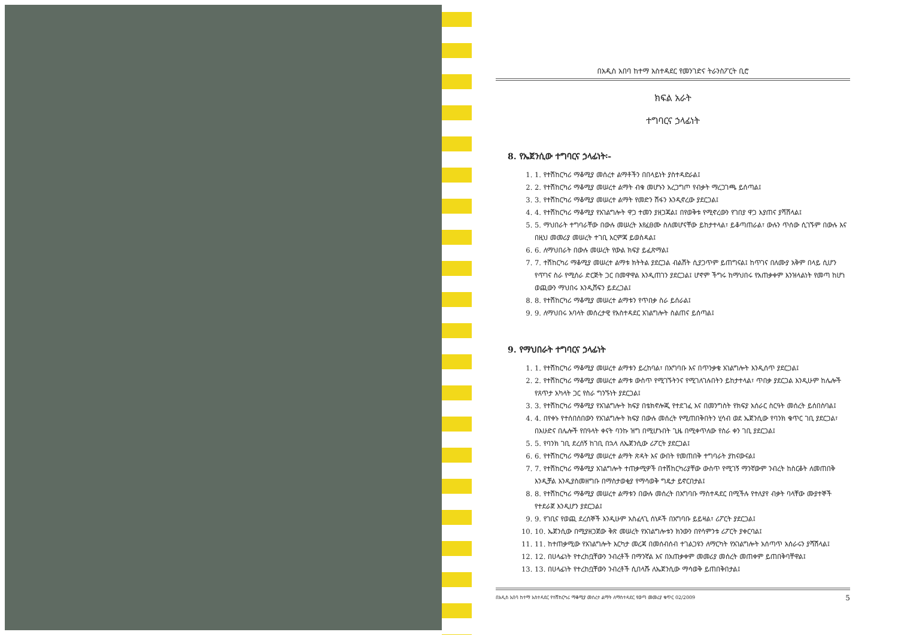በአዲስ አበባ ከተማ አስተዳደር የመንገድና ትራንስፖርት ቢሮ
ክፍል አራት
ተግባርና ኃላፊነት
8. የኤጀንሲው ተግባርና ኃላፊነት፡-
1. 1. የተሽከርካሪ ማቆሚያ መሰረተ ልማቶችን በበላይነት ያስተዳድራል፤
2. 2. የተሽከርካሪ ማቆሚያ መሠረተ ልማት ብቁ መሆኑን አረጋግጦ የብቃት ማረጋገጫ ይሰጣል፤
3. 3. የተሽከርካሪ ማቆሚያ መሠረተ ልማት የመድን ሽፋን እንዲኖረው ያደርጋል፤
4. 4. የተሽከርካሪ ማቆሚያ የአገልግሎት ዋጋ ተመን ያዘጋጃል፤ በየወቅቱ የሚኖረውን የገበያ ዋጋ እያጠና ያሻሽላል፤
5. 5. ማህበራት ተግባራቸው በውሉ መሠረት እየፈፀሙ ስለመሆናቸው ይከታተላል፣ ይቆጣጠራል፣ ውሉን ጥሰው ሲገኙም በውሉ እና በዚህ መመሪያ መሠረት ተገቢ እርምጃ ይወስዳል፤
6. 6. ለማህበራት በውሉ መሠረት የውል ክፍያ ይፈጽማል፤
7. 7. ተሽከርካሪ ማቆሚያ መሠረተ ልማቱ ክትትል ያደርጋል ብልሽት ሲያጋጥም ይጠግናል፤ ከጥገና በለሙያ አቅም በላይ ሲሆን የጥገና ስራ የሚሰራ ድርጅት ጋር በመዋዋል እንዲጠገን ያደርጋል፤ ሆኖም ችግሩ ከማህበሩ የአጠቃቀም እንዝላልነት የመጣ ከሆነ ወጪውን ማህበሩ እንዲሸፍን ይደረጋል፤
8. 8. የተሽከርካሪ ማቆሚያ መሠረተ ልማቱን የጥበቃ ስራ ይሰራል፤
9. 9. ለማህበሩ አባላት መሰረታዊ የአስተዳደር አገልግሎት ስልጠና ይሰጣል፤
9. የማህበራት ተግባርና ኃላፊነት
1. 1. የተሽከርካሪ ማቆሚያ መሠረተ ልማቱን ይረከባል፣ በአግባቡ እና በጥንቃቄ አገልግሎት እንዲሰጥ ያደርጋል፤
2. 2. የተሽከርካሪ ማቆሚያ መሠረተ ልማቱ ውስጥ የሚገኙትንና የሚገለገሉበትን ይከታተላል፣ ጥበቃ ያደርጋል እንዲሁም ከሌሎች የጸጥታ አካላት ጋር የስራ ግንኙነት ያደርጋል፤
3. 3. የተሽከርካሪ ማቆሚያ የአገልግሎት ክፍያ በቴክኖሎጂ የተደገፈ እና በመንግስት የክፍያ አሰራር ስርዓት መሰረት ይሰበስባል፤
4. 4. በየቀኑ የተሰበሰበውን የአገልግሎት ክፍያ በውሉ መሰረት የሚጠበቅበትን ሂሳብ ወደ ኤጀንሲው የባንክ ቁጥር ገቢ ያደርጋል፣ በእሁድና በሌሎች የበዓላት ቀናት ባንኩ ዝግ በሚሆኑበት ጊዜ በሚቀጥለው የስራ ቀን ገቢ ያደርጋል፤
5. 5. የባንክ ገቢ ደረሰኝ ከገቢ በኋላ ለኤጀንሲው ሪፖርት ያደርጋል፤
6. 6. የተሽከርካሪ ማቆሚያ መሠረተ ልማት ጽዳት እና ውበት የመጠበቅ ተግባራት ያከናውናል፤
7. 7. የተሽከርካሪ ማቆሚያ አገልግሎት ተጠቃሚዎች በተሽከርካሪያቸው ውስጥ የሚገኝ ማንኛውም ንብረት ከስርቆት ለመጠበቅ እንዲቻል እንዲያስመዘግቡ በማስታወቂያ የማሳወቅ ግዴታ ይኖርበታል፤
8. 8. የተሽከርካሪ ማቆሚያ መሠረተ ልማቱን በውሉ መሰረት በአግባቡ ማስተዳደር በሚችሉ የተለያየ ብቃት ባላቸው ሙያተኞች የተደራጀ እንዲሆን ያደርጋል፤
9. 9. የገቢና የወጪ ደረሰኞች እንዲሁም አስፈላጊ ሰነዶች በአግባቡ ይይዛል፣ ሪፖርት ያደርጋል፤
10. 10. ኤጀንሲው በሚያዘጋጀው ቅጽ መሠረት የአገልግሎቱን ክንውን በየሳምንቱ ሪፖርት ያቀርባል፤
11. 11. ከተጠቃሚው የአገልግሎት እርካታ መረጃ በመሰብሰብ ተገልጋዩን ለማርካት የአገልግሎት አሰጣጥ አሰራሩን ያሻሽላል፤
12. 12. በሀላፊነት የተረከቧቸውን ንብረቶች በማንኛል እና በአጠቃቀም መመሪያ መሰረት መጠቀም ይጠበቅባቸዋል፤
13. 13. በሀላፊነት የተረከቧቸውን ንብረቶች ሲበላሹ ለኤጀንሲው ማሳወቅ ይጠበቅበታል፤
በአዲስ አበባ ከተማ አስተዳደር የተሽከርካሪ ማቆሚያ መሰረተ ልማት ለማስተዳደር የወጣ መመሪያ ቁጥር 02/2009 5